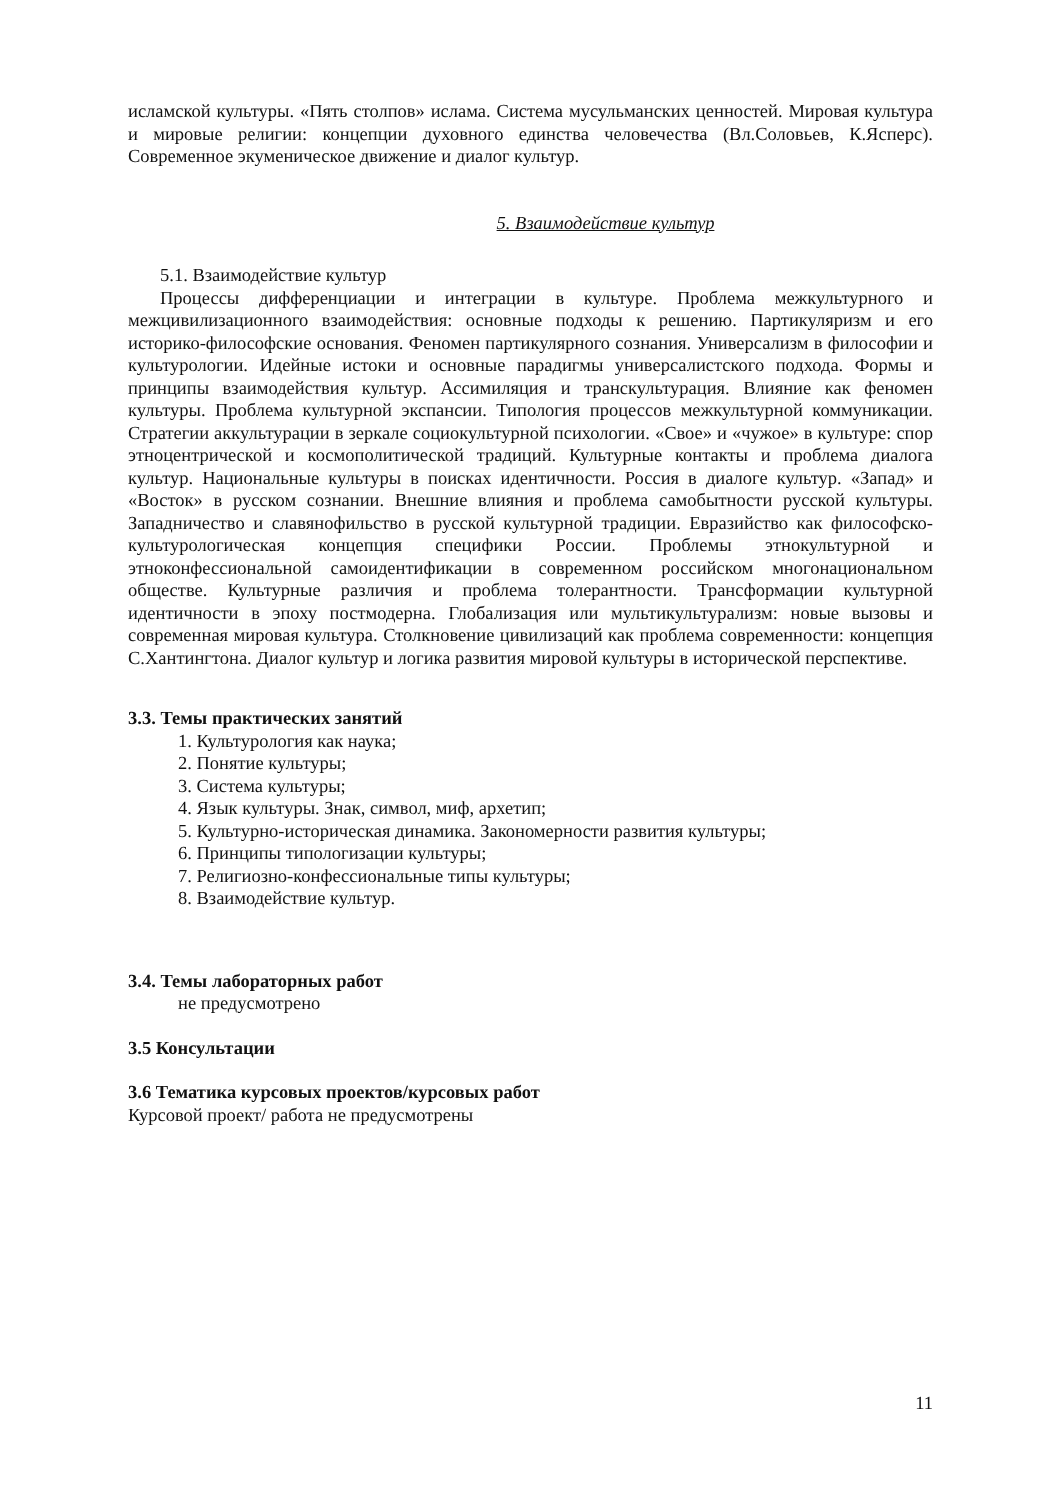исламской культуры. «Пять столпов» ислама. Система мусульманских ценностей. Мировая культура и мировые религии: концепции духовного единства человечества (Вл.Соловьев, К.Ясперс). Современное экуменическое движение и диалог культур.
5. Взаимодействие культур
5.1. Взаимодействие культур
Процессы дифференциации и интеграции в культуре. Проблема межкультурного и межцивилизационного взаимодействия: основные подходы к решению. Партикуляризм и его историко-философские основания. Феномен партикулярного сознания. Универсализм в философии и культурологии. Идейные истоки и основные парадигмы универсалистского подхода. Формы и принципы взаимодействия культур. Ассимиляция и транскультурация. Влияние как феномен культуры. Проблема культурной экспансии. Типология процессов межкультурной коммуникации. Стратегии аккультурации в зеркале социокультурной психологии. «Свое» и «чужое» в культуре: спор этноцентрической и космополитической традиций. Культурные контакты и проблема диалога культур. Национальные культуры в поисках идентичности. Россия в диалоге культур. «Запад» и «Восток» в русском сознании. Внешние влияния и проблема самобытности русской культуры. Западничество и славянофильство в русской культурной традиции. Евразийство как философско-культурологическая концепция специфики России. Проблемы этнокультурной и этноконфессиональной самоидентификации в современном российском многонациональном обществе. Культурные различия и проблема толерантности. Трансформации культурной идентичности в эпоху постмодерна. Глобализация или мультикультурализм: новые вызовы и современная мировая культура. Столкновение цивилизаций как проблема современности: концепция С.Хантингтона. Диалог культур и логика развития мировой культуры в исторической перспективе.
3.3. Темы практических занятий
1. Культурология как наука;
2. Понятие культуры;
3. Система культуры;
4. Язык культуры. Знак, символ, миф, архетип;
5. Культурно-историческая динамика. Закономерности развития культуры;
6. Принципы типологизации культуры;
7. Религиозно-конфессиональные типы культуры;
8. Взаимодействие культур.
3.4. Темы лабораторных работ
не предусмотрено
3.5 Консультации
3.6 Тематика курсовых проектов/курсовых работ
Курсовой проект/ работа не предусмотрены
11